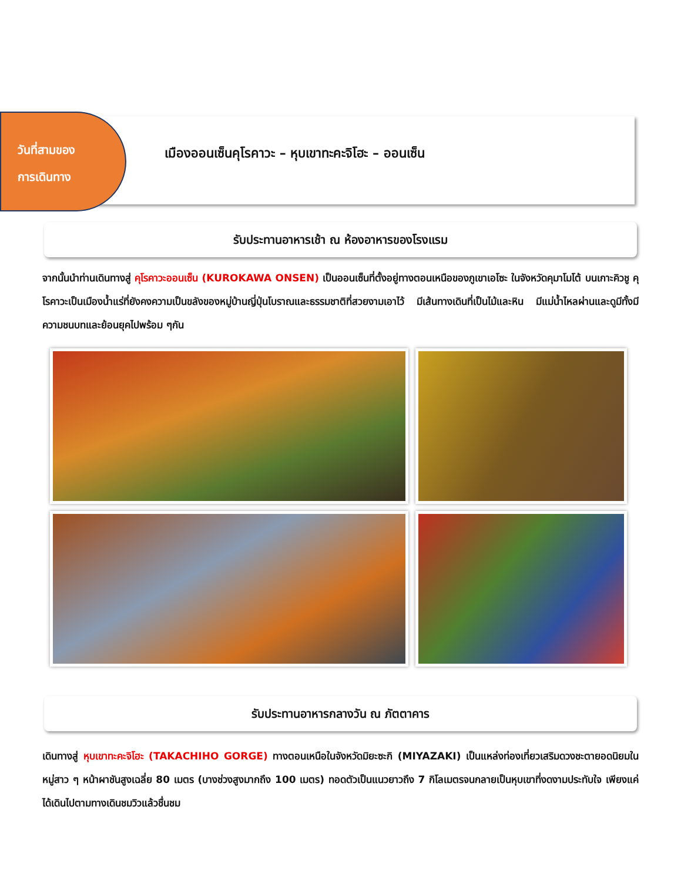วันที่สามของ
การเดินทาง
เมืองออนเซ็นคุโรคาวะ – หุบเขาทะคะจิโฮะ – ออนเซ็น
รับประทานอาหารเช้า ณ ห้องอาหารของโรงแรม
จากนั้นนำท่านเดินทางสู่ คุโรคาวะออนเซ็น (KUROKAWA ONSEN) เป็นออนเซ็นที่ตั้งอยู่ทางตอนเหนือของภูเขาเอโซะ ในจังหวัดคุมาโมโต้ บนเกาะคิวชู คุโรคาวะเป็นเมืองน้ำแร่ที่ยังคงความเป็นขลังของหมู่บ้านญี่ปุ่นโบราณและธรรมชาติที่สวยงามเอาไว้ มีเส้นทางเดินที่เป็นไม้และหิน มีแม่น้ำไหลผ่านและดูมีทั้งมีความชนบทและย้อนยุคไปพร้อม ๆกัน
รับประทานอาหารกลางวัน ณ ภัตตาคาร
เดินทางสู่ หุบเขาทะคะจิโฮะ (TAKACHIHO GORGE) ทางตอนเหนือในจังหวัดมิยะซะกิ (MIYAZAKI) เป็นแหล่งท่องเที่ยวเสริมดวงชะตายอดนิยมในหมู่สาว ๆ หน้าผาชันสูงเฉลี่ย 80 เมตร (บางช่วงสูงมากถึง 100 เมตร) ทอดตัวเป็นแนวยาวถึง 7 กิโลเมตรจนกลายเป็นหุบเขาที่งดงามประทับใจ เพียงแค่ได้เดินไปตามทางเดินชมวิวแล้วชื่นชม